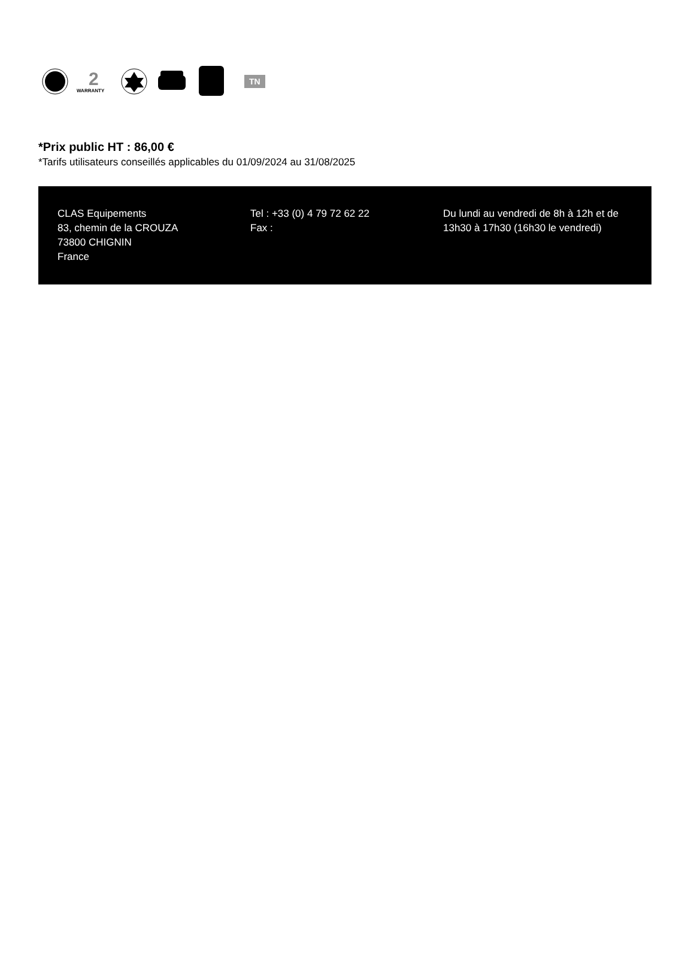2
WARRANTY
TN
*Prix public HT : 86,00 €
*Tarifs utilisateurs conseillés applicables du 01/09/2024 au 31/08/2025
CLAS Equipements
83, chemin de la CROUZA
73800 CHIGNIN
France
Tel : +33 (0) 4 79 72 62 22
Fax :
Du lundi au vendredi de 8h à 12h et de 13h30 à 17h30 (16h30 le vendredi)